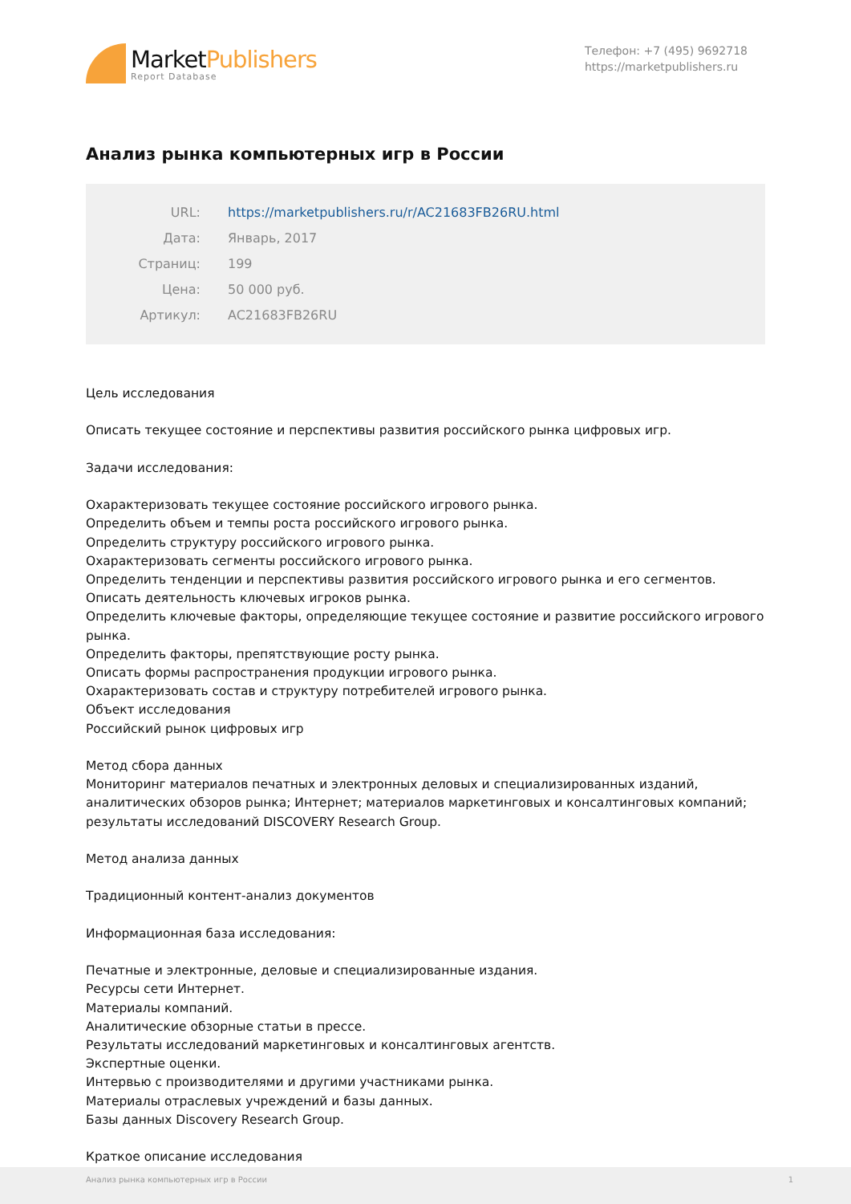MarketPublishers
Report Database
Телефон: +7 (495) 9692718
https://marketpublishers.ru
Анализ рынка компьютерных игр в России
| URL: | https://marketpublishers.ru/r/AC21683FB26RU.html |
| Дата: | Январь, 2017 |
| Страниц: | 199 |
| Цена: | 50 000 руб. |
| Артикул: | AC21683FB26RU |
Цель исследования
Описать текущее состояние и перспективы развития российского рынка цифровых игр.
Задачи исследования:
Охарактеризовать текущее состояние российского игрового рынка.
Определить объем и темпы роста российского игрового рынка.
Определить структуру российского игрового рынка.
Охарактеризовать сегменты российского игрового рынка.
Определить тенденции и перспективы развития российского игрового рынка и его сегментов.
Описать деятельность ключевых игроков рынка.
Определить ключевые факторы, определяющие текущее состояние и развитие российского игрового рынка.
Определить факторы, препятствующие росту рынка.
Описать формы распространения продукции игрового рынка.
Охарактеризовать состав и структуру потребителей игрового рынка.
Объект исследования
Российский рынок цифровых игр
Метод сбора данных
Мониторинг материалов печатных и электронных деловых и специализированных изданий, аналитических обзоров рынка; Интернет; материалов маркетинговых и консалтинговых компаний; результаты исследований DISCOVERY Research Group.
Метод анализа данных
Традиционный контент-анализ документов
Информационная база исследования:
Печатные и электронные, деловые и специализированные издания.
Ресурсы сети Интернет.
Материалы компаний.
Аналитические обзорные статьи в прессе.
Результаты исследований маркетинговых и консалтинговых агентств.
Экспертные оценки.
Интервью с производителями и другими участниками рынка.
Материалы отраслевых учреждений и базы данных.
Базы данных Discovery Research Group.
Краткое описание исследования
Анализ рынка компьютерных игр в России 1